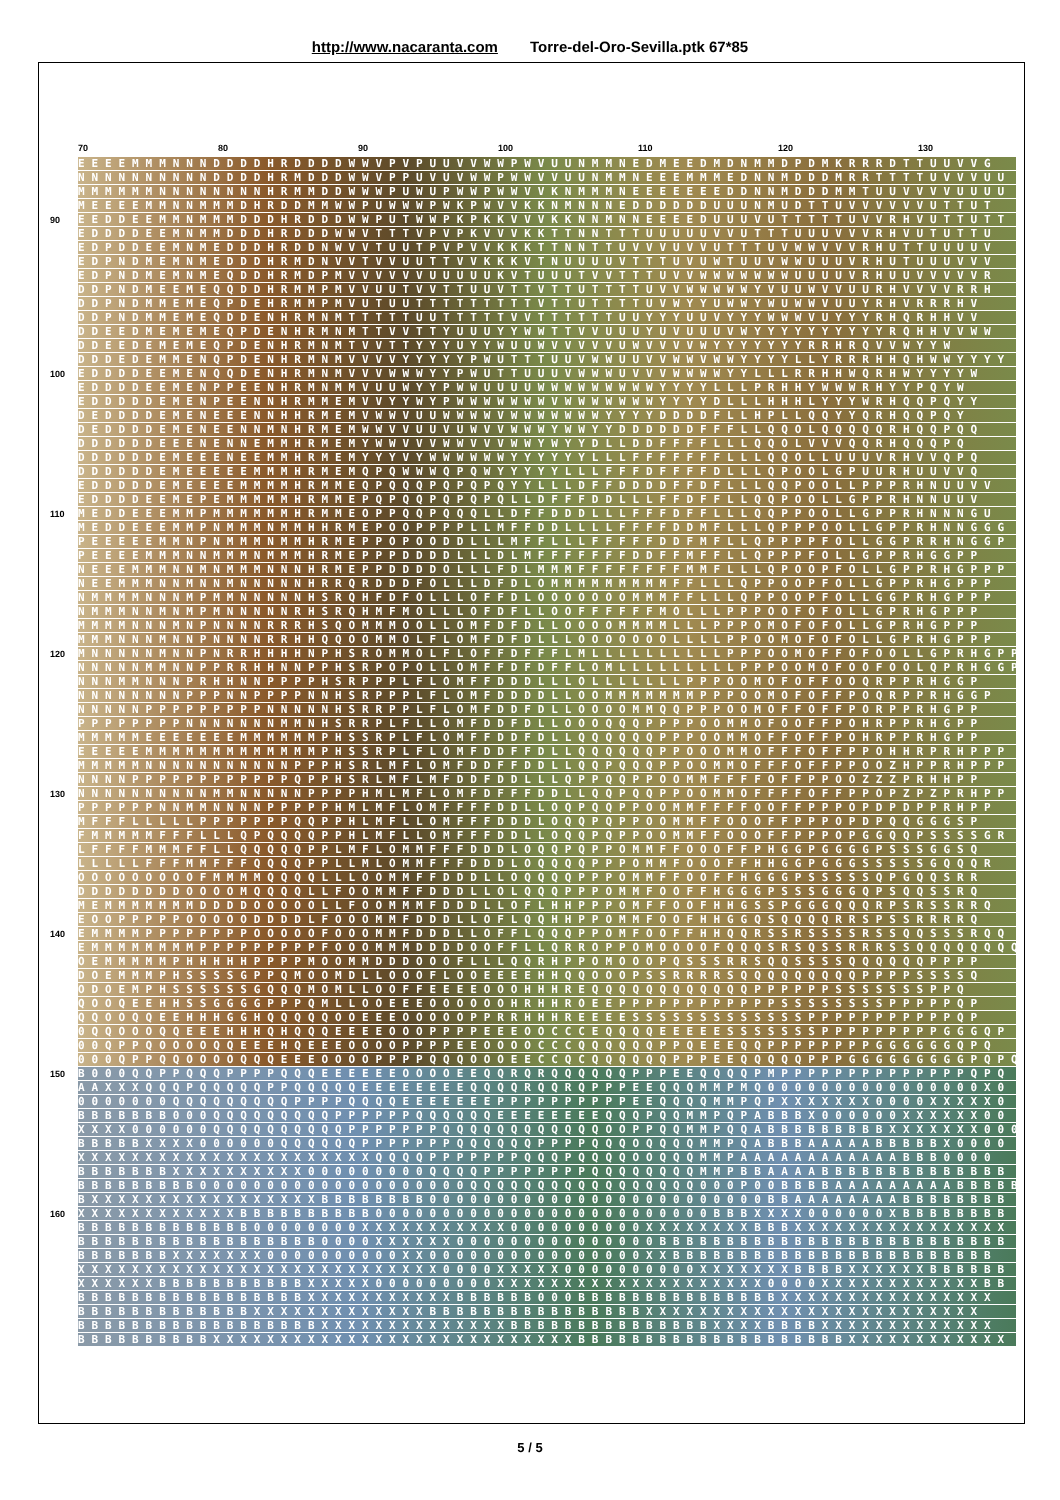http://www.nacaranta.com Torre-del-Oro-Sevilla.ptk 67*85
70 80 90 100 110 120 130
EEEEMMMNNNDDDDHRDDDDWWVPVPUUVVWWPWVUUNMMNEDMEEDMDNMMDPDMKRRRDTTUUVVG
NNNNNNNNNNDDDDHRMDDDWWVPPUVUVWWPWWVVUUNMMNEEEMMMEDNNMDDDMRRTTTTUVVVUU
MMMMMMNNNNNNNNHRMMDDWWWPUWUPWWPWWVVKNMMMNEEEEEEEDDNNMDDDMMTUUVVVVUUUU
MEEEEMMNNMMMDHRDDMMWWPUWWWPWKPWVVKKNMNNNEDDDDDDUUUNMUDTTUVVVVVVUTTUT
90
EEDDEEMMNMMMDDDHRDDDWWPUTWWPKPKKVVVKKNNMNNEEEEDUUUVUTTTTTUVVRHVUTTUTT
EDDDDEEMNMMDDDHRDDDWWVTTTVPVPKVVVKKTTNNTTTUUUUUVVUTTTUUUVVVRHVUTUTTU
EDPDDEEMNMEDDDHRDDNWVVTUUTPVPVVKKKTTNNTTUVVVUVVUTTTUVWWVVVRHUTTUUUUV
EDPNDMEMNMEDDDHRMDNVVTVVUUTTVVKKKVTNUUUUVTTTUVUWTUUVWWUUUVRHUTUUUVVV
EDPNDMEMNMEQDDHRMDPMVVVVVVUUUUUKVTUUUTVVTTTUVVWWWWWWWUUUUVRHUUVVVVVR
DDPNDMEEMEQQDDHRMMPMVVUUTVVTTUUVTTVTTUTTTTUVVWWWWWYVUUWVVUURHVVVVRRH
DDPNDMMEMEQPDEHRMMPMVUTUUTTTTTTTTTVTTUTTTTUVWYYUWWYWUWWVUUYRHVRRRHV
DDPNDMMEMEQDDENHRMNMTTTTTUUTTTTTVVTTTTTTUUYYYUUVYYYWWWVUYYYRHQRHHVV
DDEEDMEMEMEQPDENHRMNMTTVVTTYUUUYYWWTTVVUUUYUVUUUVWYYYYYYYYYYRQHHVVWW
DDEEDEMEMEQPDENHRMNMTVVTTYYYUYYWUUWVVVVVUWVVVVWYYYYYYYRRHRQVVWYYW
DDDEDEMMENQPDENHRMNMVVVVYYYYYPWUTTTUUVWWUUVVWWVWWYYYYLLYRRRHHQHWWYYYY
100
EDDDDEEMENQQDENHRMNMVVVWWWYYPWUTTUUUVWWWUVVVWWWWYYLLLRRHHWQRHWYYYYW
EDDDDEEMENPPEENHRMNMMVUUWYYPWWUUUUWWWWWWWWWYYYYLLLPRHHYWWWRHYYPQYW
EDDDDDEMENPEENNHRMMEMVVYYWYPWWWWWWWVWWWWWWWYYYYDLLLHHHLYYYWRHQQPQYY
DEDDDDEMENEEENNHHRMEMVWWVUUWWWWVWWWWWWWYYYYDDDDFLLHPLLQQYYQRHQQPQY
DEDDDDEMENEENNMNHRMEMWWVVUUVUWVVWWWYWWYYDDDDDDFFFLLQQOLQQQQQRHQQPQQ
DDDDDDEEENENNEMMHRMEMYWWVVVWWVVVWWYWYYDLLDDFFFFLLLQQOLVVVQQRHQQQPQ
DDDDDDEMEEENEEMMHRMEMYYYVYWWWWWWYYYYYYLLLFFFFFFFLLLQQOLLUUUVRHVVQPQ
DDDDDDEMEEEEEMMMHRMEMQPQWWWQPQWYYYYYLLLFFFDFFFFDLLLQPOOLGPUURHUUVVQ
EDDDDDEMEEEEMMMMHRMMEQPQQQPQPQPQYYLLLDFFDDDDFFDFLLLQQPOOLLPPPRHNUUVV
EDDDDEEMEPEMMMMMHRMMEPQPQQPQPQPQLLDFFFDDLLLFFDFFLLQQPOOLLGPPRHNNUUV
110
MEDDEEEMMPMMMMMMHRMMEOPPQQPQQQLLDFFDDDLLLFFFDFFLLLQQPPOOLLGPPRHNNNGU
MEDDEEEMMPNMMMNMMHHRMEPOOPPPPLLMFFDDLLLLFFFFDDMFLLLQPPPOOLLGPPRHNNGGG
PEEEEEMMNPNMMMNMMHRMEPPOPOODDLLLMFFLLLFFFFFDDFMFLLQPPPPFOLLGGPRRHNGGP
PEEEEMMMNNMMMNMMMHRMEPPPDDDDLLLDLMFFFFFFFDDFFMFFLLQPPPFOLLGPPRHGGPP
NEEEMMMNNMNMMMNNNHRMEPPDDDDOLLLFDLMMMFFFFFFFFMMFLLLQPOOPFOLLGPPRHGPPP
NEEMMMNNMNNMNNNNNHRRQRDDDFOLLLDFDLOMMMMMMMMMFFLLLQPPOOPFOLLGPPRHGPPP
NMMMMNNNMPMMNNNNNHSRQHFDFOLLLOFFDLOOOOOOOMMMFFLLLQPPOOPFOLLGGPRHGPPP
NMMMNNMNMPMNNNNNRHSRQHMFMOLLLOFDFLLOOFFFFFFMOLLLPPPOOFOFOLLGPRHGPPP
MMMMNNNMNPNNNNRRRHSQOMMMOOLLOMFDFDLLOOOOMMMMLLLPPPOMOFOFOLLGPRHGPPP
MMMNNNMNNPNNNNRRHHQQOOMMOLFLOMFDFDLLLOOOOOOOLLLLPPOOMOFOFOLLGPRHGPPP
120
MNNNNNMNNPNRRHHHHNPHSROMMOLFLOFFDFFFLMLLLLLLLLLLPPPOOMOFFOFOOLLGPRHGPPP
NNNNNMMNNPPRRHHNNPPHSRPOPOLLOMFFDFDFFLOMLLLLLLLLLPPPOOMOFOOFOOLQPRHGGP
NNNMMNNNPRHHNNPPPPHSRPPPLFLOMFFDDDLLLOLLLLLLLPPPOOMOFOFFOOQRPPRHGGP
NNNNNNNNPPPNNPPPPNNHSRPPPLFLOMFDDDDLLOOMMMMMMMPPPOOMOFOFFPOQRPPRHGGP
NNNNNPPPPPPPPPNNNNNHSRRPPLFLOMFDDFDLLOOOOMMQQPPPOOMOFFOFFPORPPRHGPP
PPPPPPPPNNNNNNNMMNHSRRPLFLLOMFDDFDLLOOOQQQPPPPOOMMOFOOFFPOHRPPRHGPP
MMMMMEEEEEEEMMMMMMPHSSRPLFLOMFFDDFDLLQQQQQQPPPOOMMOFFOFFPOHRPPRHGPP
EEEEEMMMMMMMMMMMMMPHSSRPLFLOMFDDFFDLLQQQQQQPPOOOMMOFFFOFFPPOHHRPRHPPP
MMMMMNNNNNNNNNNNPPPHSRLMFLOMFDDFFDDLLQQPQQQPPOOMMOFFFOFFPPOOZHPPRHPPP
NNNNPPPPPPPPPPPPQPPHSRLMFLMFDDFDDLLLQPPQQPPOOMMFFFFOFFPPOOZZZPRHHPP
130
NNNNNNNNNNMMNNNNNPPPPHMLMFLOMFDFFFDDLLQQPQQPPOOMMOFFFFOFFPPOPZPZPRHPP
PPPPPPNNMMNNNNPPPPPHMLMFLOMFFFFDDLLOQPQQPPOOMMFFFFOOFFPPPOPDPDPPRHPP
MFFFLLLLLPPPPPPPQQPPHLMFLLOMFFFDDDLOQQPQPPOOMMFFOOOFFPPPOPDPQQGGGSP
FMMMMMFFFLLLQPQQQQPPHLMFLLOMFFFDDLLOQQPQPPOOMMFFOOOFFPPPOPGGQQPSSSSGR
LFFFFMMMFFLLQQQQQPPLMFLOMMFFFDDDLOQQPQPPOMMFFOOOFFPHGGPGGGGPSSSGGSQ
LLLLLFFFMMFFFQQQQPPLLMLOMMFFFDDDLOQQQQPPPOMMFOOOFFHHGGPGGGSSSSSGQQQR
OOOOOOOOOFMMMMQQQQLLLOOMMFFDDDLLOQQQQPPPOMMFFOOFFHGGGPSSSSSQPGQQSRR
DDDDDDDDOOOOMQQQQLLFOOMMFFDDDLLOLQQQPPPOMMFOOFFHGGGPSSSGGGQPSQQSSRQ
MEMMMMMMMDDDDOOOOOLLFOOMMMFDDDLLOFLHHPPPOMFFOOFHHGSSPGGGQQQRPSRSSRRQ
EOOPPPPPOOOOODDDDLFOOOMMFDDDLLOFLQQHHPPOMMFOOFHHGGQSQQQQRRSPSSRRRRQ
140
EMMMMPPPPPPPPOOOOOFOOOMMFDDDLLOFFLQQQPPOMFOOFFHHQQRSSRSSSSRSSQQSSSRQQ
EMMMMMMMMPPPPPPPPPFOOOMMMDDDDOOFFLLQRROPPOMOOOOFQQQSRSQSSRRRSSQQQQQQQQ
OEMMMMMPHHHHHPPPPMOOMMDDDOOOFLLLQQRHPPOMOOOPQSSSRRSQQSSSSQQQQQQPPPP
DOEMMMPHSSSSGPPQMOOMDLLOOOFLOOEEEEHHQQOOOPSSRRRRSQQQQQQQQQPPPPSSSSQ
ODOEMPHSSSSSSGQQQMOMLLOOFFEEEEOOOHHHREQQQQQQQQQQQQPPPPPPSSSSSSSPPQ
QOOQEEHHSSGGGGPPPQMLLOOEEEOOOOOOHRHHROEEPPPPPPPPPPPPSSSSSSSSPPPPPQP
QQOOQQEEHHHGGHQQQQQOOEEEOOOOOPPRRHHHREEEESSSSSSSSSSSSSPPPPPPPPPPPQP
0QQOOOQQEEEHHHQHQQQEEEEOOOPPPPEEEOOCCCEQQQQEEEEESSSSSSSPPPPPPPPPGGGQP
00QPPQOOOOQQEEEHQEEEOOOOPPPPEEOOOOCCCQQQQQQPPQEEEQQPPPPPPPPGGGGGGQPQ
000QPPQQOOOOQQQEEEOOOOPPPPQQQOOOEECCQCQQQQQQPPPEEQQQQQPPPGGGGGGGGGPQPQ
150
B000QQPPQQQPPPPQQQEEEEEEOOOOEEQQRQRQQQQQQPPPEEQQQQPMPPPPPPPPPPPPPPQPQ
AAXXXQQQPQQQQQPPQQQQQEEEEEEEEQQQQRQQRQPPPEEQQQMMPMQ0000000000000000X0
0000000QQQQQQQQQPPPPQQQQEEEEEEEPPPPPPPPPPEEQQQQMMPQPXXXXXXX0000XXXXX0
BBBBBBB000QQQQQQQQQPPPPPPQQQQQQEEEEEEEEQQQPQQMMPQPABBBX000000XXXXXX00
XXXX000000QQQQQQQQQQPPPPPPPQQQQQQQQQQQQOOPPQQMMPQQABBBBBBBBBXXXXXXX000
BBBBBXXXX000000QQQQQQPPPPPPPQQQQQQPPPPQQQOQQQQMMPQABBBAAAAABBBBBX0000
XXXXXXXXXXXXXXXXXXXXXXQQQQPPPPPPPQQQPQQQQOOQQQMMPAAAAAAAAAAAABBB0000
BBBBBBBXXXXXXXXXX000000000QQQQPPPPPPPPQQQQQQQQMMPBBAAAABBBBBBBBBBBBBB
BBBBBBBBB00000000000000000000QQQQQQQQQQQQQQQQQ000P00BBBBAAAAAAAAABBBBBB
BXXXXXXXXXXXXXXXXXBBBBBBBB0000000000000000000000000BBAAAAAAAABBBBBBBB
160
XXXXXXXXXXXXBBBBBBBBBB0000000000000000000000000BBBXXXX000000XBBBBBBBB
BBBBBBBBBBBBB00000000XXXXXXXXXXX0000000000XXXXXXXXBBBXXXXXXXXXXXXXXXX
BBBBBBBBBBBBBBBBBB0000XXXXXX000000000000000BBBBBBBBBBBBBBBBBBBBBBBBBB
BBBBBBBXXXXXXX0000000000XX0000000000000000XXBBBBBBBBBBBBBBBBBBBBBBBB
XXXXXXXXXXXXXXXXXXXXXXXXXXX0000XXXXX0000000000XXXXXXXBBBBXXXXXXBBBBBB
XXXXXXBBBBBBBBBBBXXXXX000000000XXXXXXXXXXXXXXXXXXXX0000XXXXXXXXXXXXBB
BBBBBBBBBBBBBBBBBXXXXXXXXXXXBBBBBB000BBBBBBBBBBBBBBBXXXXXXXXXXXXXXXX
BBBBBBBBBBBBBXXXXXXXXXXXXXBBBBBBBBBBBBBBBBXXXXXXXXXXXXXXXXXXXXXXXXX
BBBBBBBBBBBBBBBBBBXXXXXXXXXXXXXXBBBBBBBBBBBBBBBXXXXBBBBXXXXXXXXXXXXX
BBBBBBBBBBXXXXXXXXXXXXXXXXXXXXXXXXXXXBBBBBBBBBBBBBBBBBBBBXXXXXXXXXXXX
5 / 5